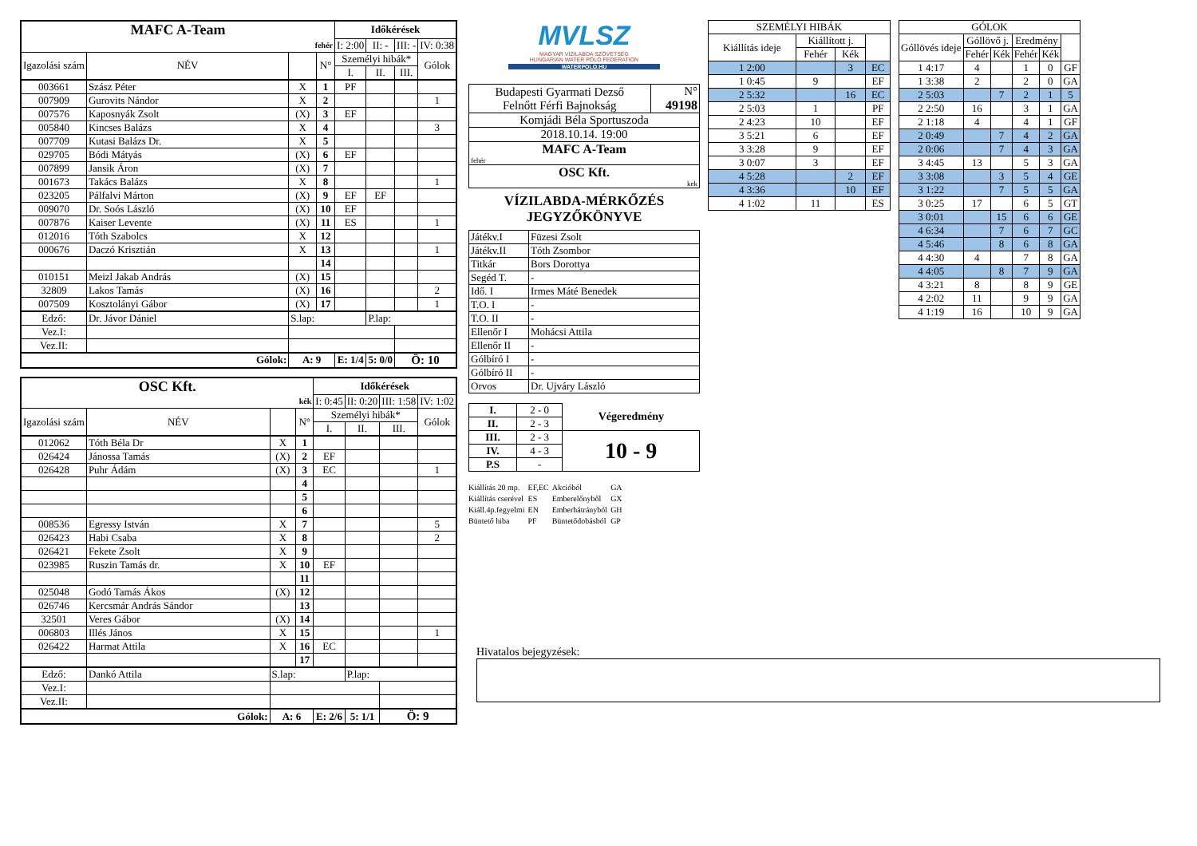| MAFC A-Team | | | | Időkérések | | | |
| --- | --- | --- | --- | --- | --- | --- | --- |
| fehér | | | | I: 2:00 | II: - | III: - | IV: 0:38 |
| Igazolási szám | NÉV | | N° | Személyi hibák* | | | Gólok |
| | | | | I. | II. | III. | |
| 003661 | Szász Péter | X | 1 | PF | | | |
| 007909 | Gurovits Nándor | X | 2 | | | | 1 |
| 007576 | Kaposnyák Zsolt | (X) | 3 | EF | | | |
| 005840 | Kincses Balázs | X | 4 | | | | 3 |
| 007709 | Kutasi Balázs Dr. | X | 5 | | | | |
| 029705 | Bódi Mátyás | (X) | 6 | EF | | | |
| 007899 | Jansik Áron | (X) | 7 | | | | |
| 001673 | Takács Balázs | X | 8 | | | | 1 |
| 023205 | Pálfalvi Márton | (X) | 9 | EF | EF | | |
| 009070 | Dr. Soós László | (X) | 10 | EF | | | |
| 007876 | Kaiser Levente | (X) | 11 | ES | | | 1 |
| 012016 | Tóth Szabolcs | X | 12 | | | | |
| 000676 | Daczó Krisztián | X | 13 | | | | 1 |
| | | | 14 | | | | |
| 010151 | Meizl Jakab András | (X) | 15 | | | | |
| 32809 | Lakos Tamás | (X) | 16 | | | | 2 |
| 007509 | Kosztolányi Gábor | (X) | 17 | | | | 1 |
| Edző: | Dr. Jávor Dániel | S.lap: | | | P.lap: | | |
| Vez.I: | | | | | | | |
| Vez.II: | | | | | | | |
| Gólok: | | A: 9 | | E: 1/4 | 5: 0/0 | Ö: 10 | |
| OSC Kft. | | | | Időkérések | | | |
| --- | --- | --- | --- | --- | --- | --- | --- |
| kék | | | | I: 0:45 | II: 0:20 | III: 1:58 | IV: 1:02 |
| Igazolási szám | NÉV | | N° | Személyi hibák* | | | Gólok |
| | | | | I. | II. | III. | |
| 012062 | Tóth Béla Dr | X | 1 | | | | |
| 026424 | Jánossa Tamás | (X) | 2 | EF | | | |
| 026428 | Puhr Ádám | (X) | 3 | EC | | | 1 |
| | | | 4 | | | | |
| | | | 5 | | | | |
| | | | 6 | | | | |
| 008536 | Egressy István | X | 7 | | | | 5 |
| 026423 | Habi Csaba | X | 8 | | | | 2 |
| 026421 | Fekete Zsolt | X | 9 | | | | |
| 023985 | Ruszin Tamás dr. | X | 10 | EF | | | |
| | | | 11 | | | | |
| 025048 | Godó Tamás Ákos | (X) | 12 | | | | |
| 026746 | Kercsmár András Sándor | | 13 | | | | |
| 32501 | Veres Gábor | (X) | 14 | | | | |
| 006803 | Illés János | X | 15 | | | | 1 |
| 026422 | Harmat Attila | X | 16 | EC | | | |
| | | | 17 | | | | |
| Edző: | Dankó Attila | S.lap: | | | P.lap: | | |
| Vez.I: | | | | | | | |
| Vez.II: | | | | | | | |
| Gólok: | | A: 6 | | E: 2/6 | 5: 1/1 | Ö: 9 | |
MVLSZ
MAGYAR VÍZILABDA SZÖVETSÉG
HUNGARIAN WATER POLO FEDERATION
WATERPOLO.HU
| Budapesti Gyarmati Dezső Felnőtt Férfi Bajnokság | N° 49198 |
| Komjádi Béla Sportuszoda | |
| 2018.10.14. 19:00 | |
| MAFC A-Team fehér | |
| OSC Kft. kek | |
VÍZILABDA-MÉRKŐZÉS
JEGYZŐKÖNYVE
| Játékv.I | Füzesi Zsolt |
| Játékv.II | Tóth Zsombor |
| Titkár | Bors Dorottya |
| Segéd T. | - |
| Idő. I | Irmes Máté Benedek |
| T.O. I | - |
| T.O. II | - |
| Ellenőr I | Mohácsi Attila |
| Ellenőr II | - |
| Gólbíró I | - |
| Gólbíró II | - |
| Orvos | Dr. Ujváry László |
| I. | 2 - 0 | Végeredmény |
| II. | 2 - 3 | |
| III. | 2 - 3 | 10 - 9 |
| IV. | 4 - 3 | |
| P.S | - | |
| Kiállítás 20 mp. | EF,EC | Akcióból | GA |
| Kiállítás cserével | ES | Emberelőnyből | GX |
| Kiáll.4p.fegyelmi | EN | Emberhátrányból | GH |
| Büntető hiba | PF | Büntetődobásból | GP |
| SZEMÉLYI HIBÁK | | | |
| --- | --- | --- | --- |
| Kiállítás ideje | Kiállított j. | | |
| | Fehér | Kék | |
| 1 2:00 | | 3 | EC |
| 1 0:45 | 9 | | EF |
| 2 5:32 | | 16 | EC |
| 2 5:03 | 1 | | PF |
| 2 4:23 | 10 | | EF |
| 3 5:21 | 6 | | EF |
| 3 3:28 | 9 | | EF |
| 3 0:07 | 3 | | EF |
| 4 5:28 | | 2 | EF |
| 4 3:36 | | 10 | EF |
| 4 1:02 | 11 | | ES |
| GÓLOK | | | | | |
| --- | --- | --- | --- | --- | --- |
| Góllövés ideje | Góllövő j. | | Eredmény | | |
| | Fehér | Kék | Fehér | Kék | |
| 1 4:17 | 4 | | 1 | 0 | GF |
| 1 3:38 | 2 | | 2 | 0 | GA |
| 2 5:03 | | 7 | 2 | 1 | 5 |
| 2 2:50 | 16 | | 3 | 1 | GA |
| 2 1:18 | 4 | | 4 | 1 | GF |
| 2 0:49 | | 7 | 4 | 2 | GA |
| 2 0:06 | | 7 | 4 | 3 | GA |
| 3 4:45 | 13 | | 5 | 3 | GA |
| 3 3:08 | | 3 | 5 | 4 | GE |
| 3 1:22 | | 7 | 5 | 5 | GA |
| 3 0:25 | 17 | | 6 | 5 | GT |
| 3 0:01 | | 15 | 6 | 6 | GE |
| 4 6:34 | | 7 | 6 | 7 | GC |
| 4 5:46 | | 8 | 6 | 8 | GA |
| 4 4:30 | 4 | | 7 | 8 | GA |
| 4 4:05 | | 8 | 7 | 9 | GA |
| 4 3:21 | 8 | | 8 | 9 | GE |
| 4 2:02 | 11 | | 9 | 9 | GA |
| 4 1:19 | 16 | | 10 | 9 | GA |
Hivatalos bejegyzések: